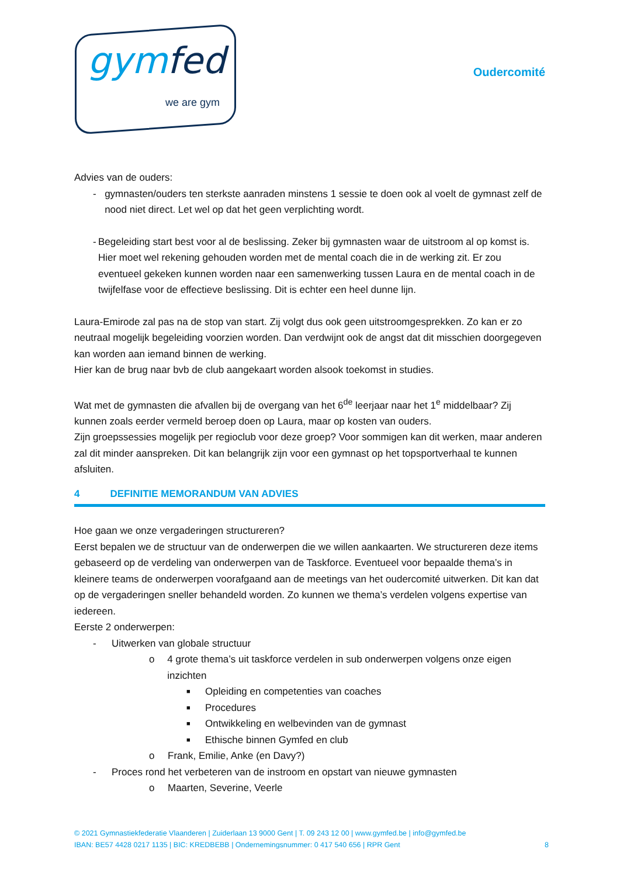gymfed
we are gym
Oudercomité
Advies van de ouders:
- gymnasten/ouders ten sterkste aanraden minstens 1 sessie te doen ook al voelt de gymnast zelf de nood niet direct. Let wel op dat het geen verplichting wordt.
- Begeleiding start best voor al de beslissing. Zeker bij gymnasten waar de uitstroom al op komst is. Hier moet wel rekening gehouden worden met de mental coach die in de werking zit. Er zou eventueel gekeken kunnen worden naar een samenwerking tussen Laura en de mental coach in de twijfelfase voor de effectieve beslissing. Dit is echter een heel dunne lijn.
Laura-Emirode zal pas na de stop van start. Zij volgt dus ook geen uitstroomgesprekken. Zo kan er zo neutraal mogelijk begeleiding voorzien worden. Dan verdwijnt ook de angst dat dit misschien doorgegeven kan worden aan iemand binnen de werking.
Hier kan de brug naar bvb de club aangekaart worden alsook toekomst in studies.
Wat met de gymnasten die afvallen bij de overgang van het 6<sup>de</sup> leerjaar naar het 1<sup>e</sup> middelbaar? Zij kunnen zoals eerder vermeld beroep doen op Laura, maar op kosten van ouders.
Zijn groepssessies mogelijk per regioclub voor deze groep? Voor sommigen kan dit werken, maar anderen zal dit minder aanspreken. Dit kan belangrijk zijn voor een gymnast op het topsportverhaal te kunnen afsluiten.
4 DEFINITIE MEMORANDUM VAN ADVIES
Hoe gaan we onze vergaderingen structureren?
Eerst bepalen we de structuur van de onderwerpen die we willen aankaarten. We structureren deze items gebaseerd op de verdeling van onderwerpen van de Taskforce. Eventueel voor bepaalde thema’s in kleinere teams de onderwerpen voorafgaand aan de meetings van het oudercomité uitwerken. Dit kan dat op de vergaderingen sneller behandeld worden. Zo kunnen we thema’s verdelen volgens expertise van iedereen.
Eerste 2 onderwerpen:
- Uitwerken van globale structuur
o 4 grote thema’s uit taskforce verdelen in sub onderwerpen volgens onze eigen inzichten
■
Opleiding en competenties van coaches
■
Procedures
■
Ontwikkeling en welbevinden van de gymnast
■
Ethische binnen Gymfed en club
o Frank, Emilie, Anke (en Davy?)
- Proces rond het verbeteren van de instroom en opstart van nieuwe gymnasten
o Maarten, Severine, Veerle
© 2021 Gymnastiekfederatie Vlaanderen | Zuiderlaan 13 9000 Gent | T. 09 243 12 00 | www.gymfed.be | info@gymfed.be
IBAN: BE57 4428 0217 1135 | BIC: KREDBEBB | Ondernemingsnummer: 0 417 540 656 | RPR Gent 8